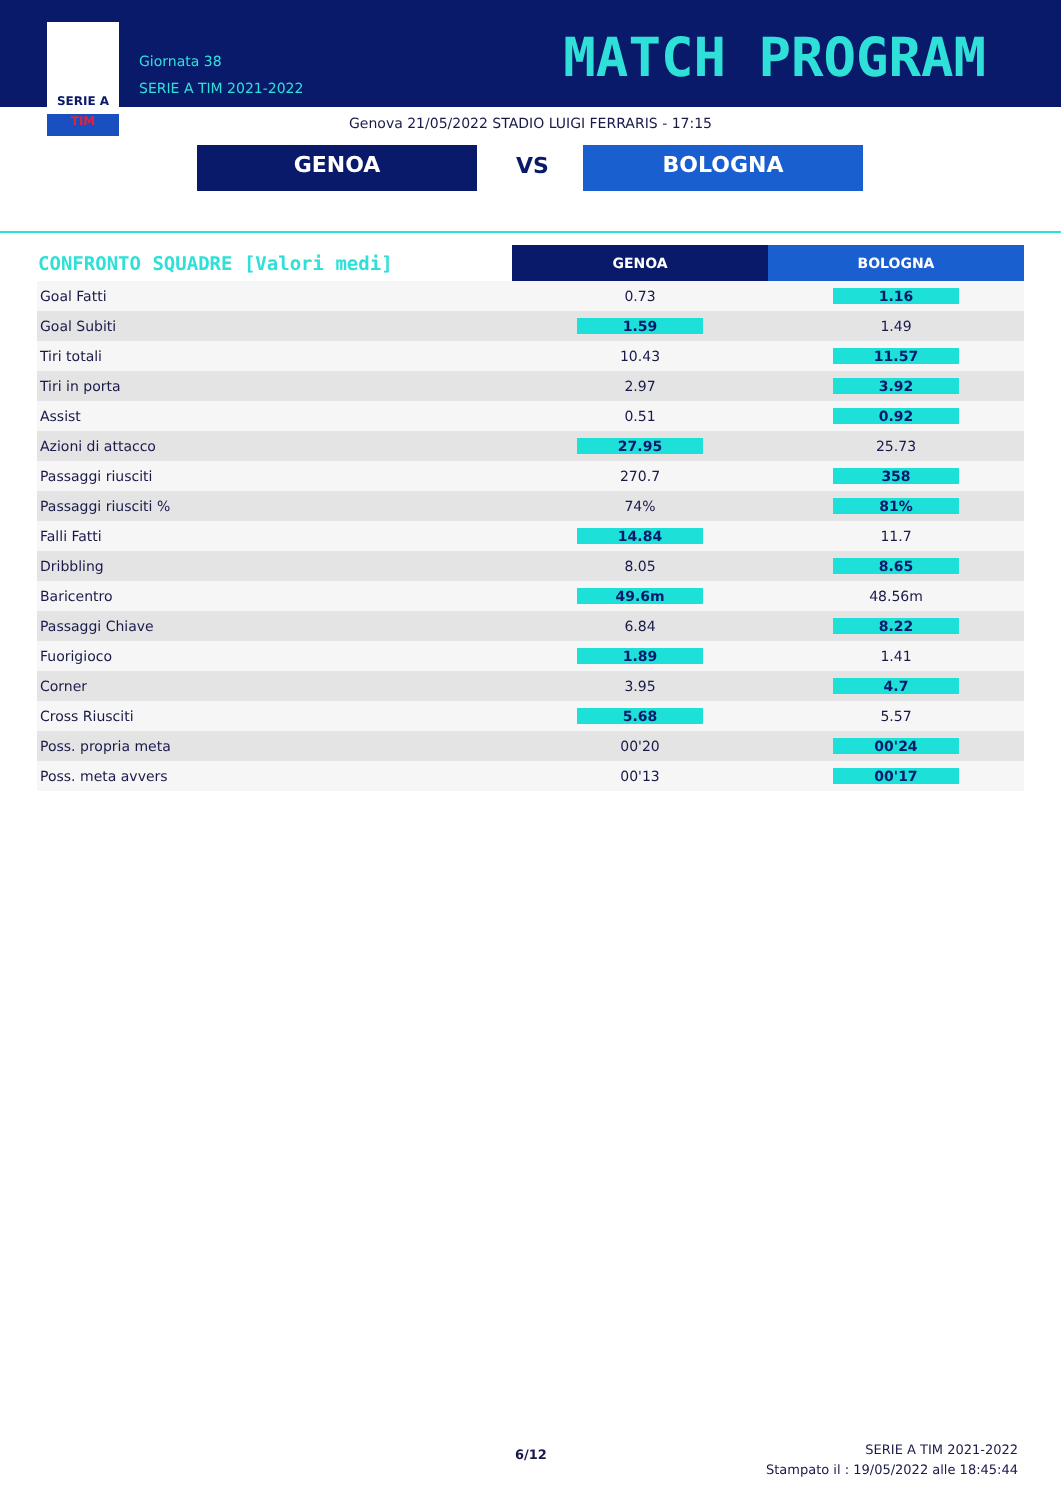SERIE A
TIM
Giornata 38
SERIE A TIM 2021-2022
MATCH PROGRAM
Genova 21/05/2022 STADIO LUIGI FERRARIS - 17:15
GENOA VS BOLOGNA
| CONFRONTO SQUADRE [Valori medi] | GENOA | BOLOGNA |
| --- | --- | --- |
| Goal Fatti | 0.73 | 1.16 |
| Goal Subiti | 1.59 | 1.49 |
| Tiri totali | 10.43 | 11.57 |
| Tiri in porta | 2.97 | 3.92 |
| Assist | 0.51 | 0.92 |
| Azioni di attacco | 27.95 | 25.73 |
| Passaggi riusciti | 270.7 | 358 |
| Passaggi riusciti % | 74% | 81% |
| Falli Fatti | 14.84 | 11.7 |
| Dribbling | 8.05 | 8.65 |
| Baricentro | 49.6m | 48.56m |
| Passaggi Chiave | 6.84 | 8.22 |
| Fuorigioco | 1.89 | 1.41 |
| Corner | 3.95 | 4.7 |
| Cross Riusciti | 5.68 | 5.57 |
| Poss. propria meta | 00'20 | 00'24 |
| Poss. meta avvers | 00'13 | 00'17 |
6/12
SERIE A TIM 2021-2022
Stampato il : 19/05/2022 alle 18:45:44